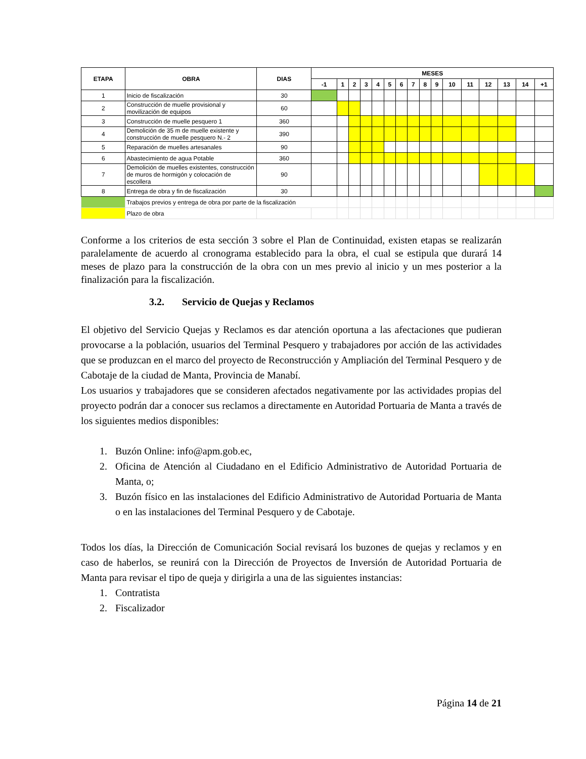| ETAPA | OBRA | DIAS | MESES | | | | | | | | | | | | | | | |
| --- | --- | --- | --- | --- | --- | --- | --- | --- | --- | --- | --- | --- | --- | --- | --- | --- | --- | --- |
| | | | -1 | 1 | 2 | 3 | 4 | 5 | 6 | 7 | 8 | 9 | 10 | 11 | 12 | 13 | 14 | +1 |
| 1 | Inicio de fiscalización | 30 | | | | | | | | | | | | | | | | |
| 2 | Construcción de muelle provisional y movilización de equipos | 60 | | | | | | | | | | | | | | | | |
| 3 | Construcción de muelle pesquero 1 | 360 | | | | | | | | | | | | | | | | |
| 4 | Demolición de 35 m de muelle existente y construcción de muelle pesquero N.- 2 | 390 | | | | | | | | | | | | | | | | |
| 5 | Reparación de muelles artesanales | 90 | | | | | | | | | | | | | | | | |
| 6 | Abastecimiento de agua Potable | 360 | | | | | | | | | | | | | | | | |
| 7 | Demolición de muelles existentes, construcción de muros de hormigón y colocación de escollera | 90 | | | | | | | | | | | | | | | | |
| 8 | Entrega de obra y fin de fiscalización | 30 | | | | | | | | | | | | | | | | |
| | Trabajos previos y entrega de obra por parte de la fiscalización | | | | | | | | | | | | | | | | | |
| | Plazo de obra | | | | | | | | | | | | | | | | | |
Conforme a los criterios de esta sección 3 sobre el Plan de Continuidad, existen etapas se realizarán paralelamente de acuerdo al cronograma establecido para la obra, el cual se estipula que durará 14 meses de plazo para la construcción de la obra con un mes previo al inicio y un mes posterior a la finalización para la fiscalización.
3.2. Servicio de Quejas y Reclamos
El objetivo del Servicio Quejas y Reclamos es dar atención oportuna a las afectaciones que pudieran provocarse a la población, usuarios del Terminal Pesquero y trabajadores por acción de las actividades que se produzcan en el marco del proyecto de Reconstrucción y Ampliación del Terminal Pesquero y de Cabotaje de la ciudad de Manta, Provincia de Manabí.
Los usuarios y trabajadores que se consideren afectados negativamente por las actividades propias del proyecto podrán dar a conocer sus reclamos a directamente en Autoridad Portuaria de Manta a través de los siguientes medios disponibles:
1. Buzón Online: info@apm.gob.ec,
2. Oficina de Atención al Ciudadano en el Edificio Administrativo de Autoridad Portuaria de Manta, o;
3. Buzón físico en las instalaciones del Edificio Administrativo de Autoridad Portuaria de Manta o en las instalaciones del Terminal Pesquero y de Cabotaje.
Todos los días, la Dirección de Comunicación Social revisará los buzones de quejas y reclamos y en caso de haberlos, se reunirá con la Dirección de Proyectos de Inversión de Autoridad Portuaria de Manta para revisar el tipo de queja y dirigirla a una de las siguientes instancias:
1. Contratista
2. Fiscalizador
Página 14 de 21